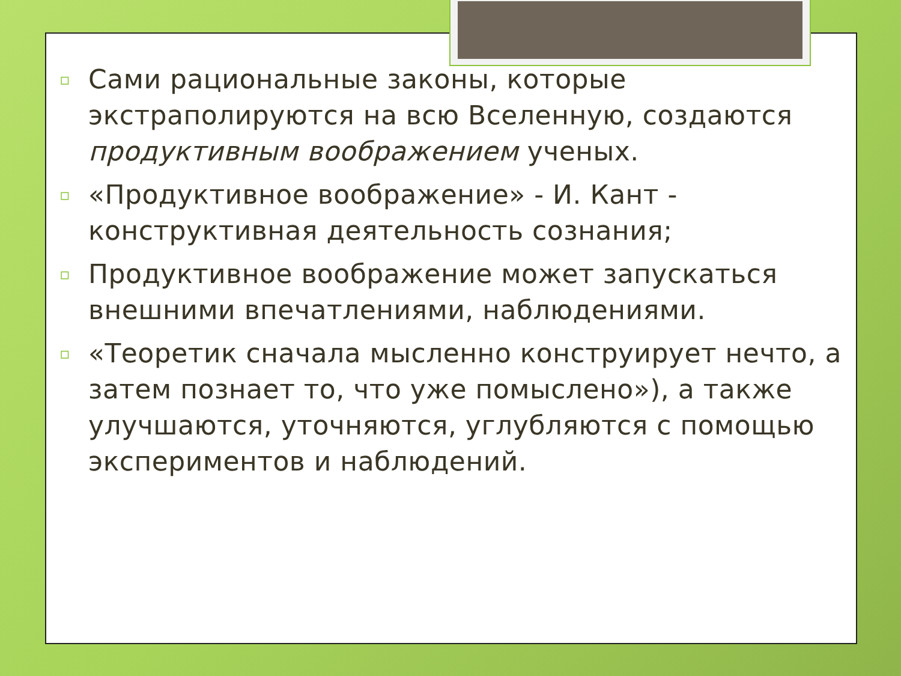▫ Сами рациональные законы, которые экстраполируются на всю Вселенную, создаются продуктивным воображением ученых.
▫ «Продуктивное воображение» - И. Кант - конструктивная деятельность сознания;
▫ Продуктивное воображение может запускаться внешними впечатлениями, наблюдениями.
▫ «Теоретик сначала мысленно конструирует нечто, а затем познает то, что уже помыслено»), а также улучшаются, уточняются, углубляются с помощью экспериментов и наблюдений.